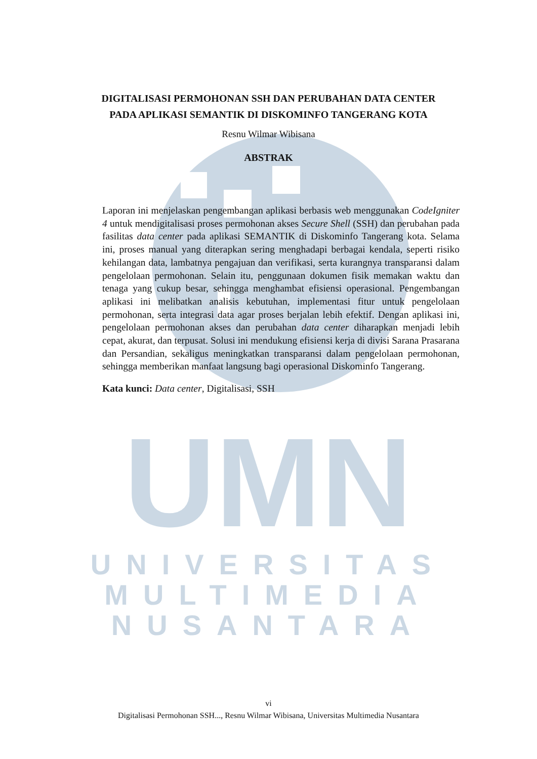UMN
UNIVERSITAS
MULTIMEDIA
NUSANTARA
DIGITALISASI PERMOHONAN SSH DAN PERUBAHAN DATA CENTER
PADA APLIKASI SEMANTIK DI DISKOMINFO TANGERANG KOTA
Resnu Wilmar Wibisana
ABSTRAK
Laporan ini menjelaskan pengembangan aplikasi berbasis web menggunakan CodeIgniter 4 untuk mendigitalisasi proses permohonan akses Secure Shell (SSH) dan perubahan pada fasilitas data center pada aplikasi SEMANTIK di Diskominfo Tangerang kota. Selama ini, proses manual yang diterapkan sering menghadapi berbagai kendala, seperti risiko kehilangan data, lambatnya pengajuan dan verifikasi, serta kurangnya transparansi dalam pengelolaan permohonan. Selain itu, penggunaan dokumen fisik memakan waktu dan tenaga yang cukup besar, sehingga menghambat efisiensi operasional. Pengembangan aplikasi ini melibatkan analisis kebutuhan, implementasi fitur untuk pengelolaan permohonan, serta integrasi data agar proses berjalan lebih efektif. Dengan aplikasi ini, pengelolaan permohonan akses dan perubahan data center diharapkan menjadi lebih cepat, akurat, dan terpusat. Solusi ini mendukung efisiensi kerja di divisi Sarana Prasarana dan Persandian, sekaligus meningkatkan transparansi dalam pengelolaan permohonan, sehingga memberikan manfaat langsung bagi operasional Diskominfo Tangerang.
Kata kunci: Data center, Digitalisasi, SSH
vi
Digitalisasi Permohonan SSH..., Resnu Wilmar Wibisana, Universitas Multimedia Nusantara